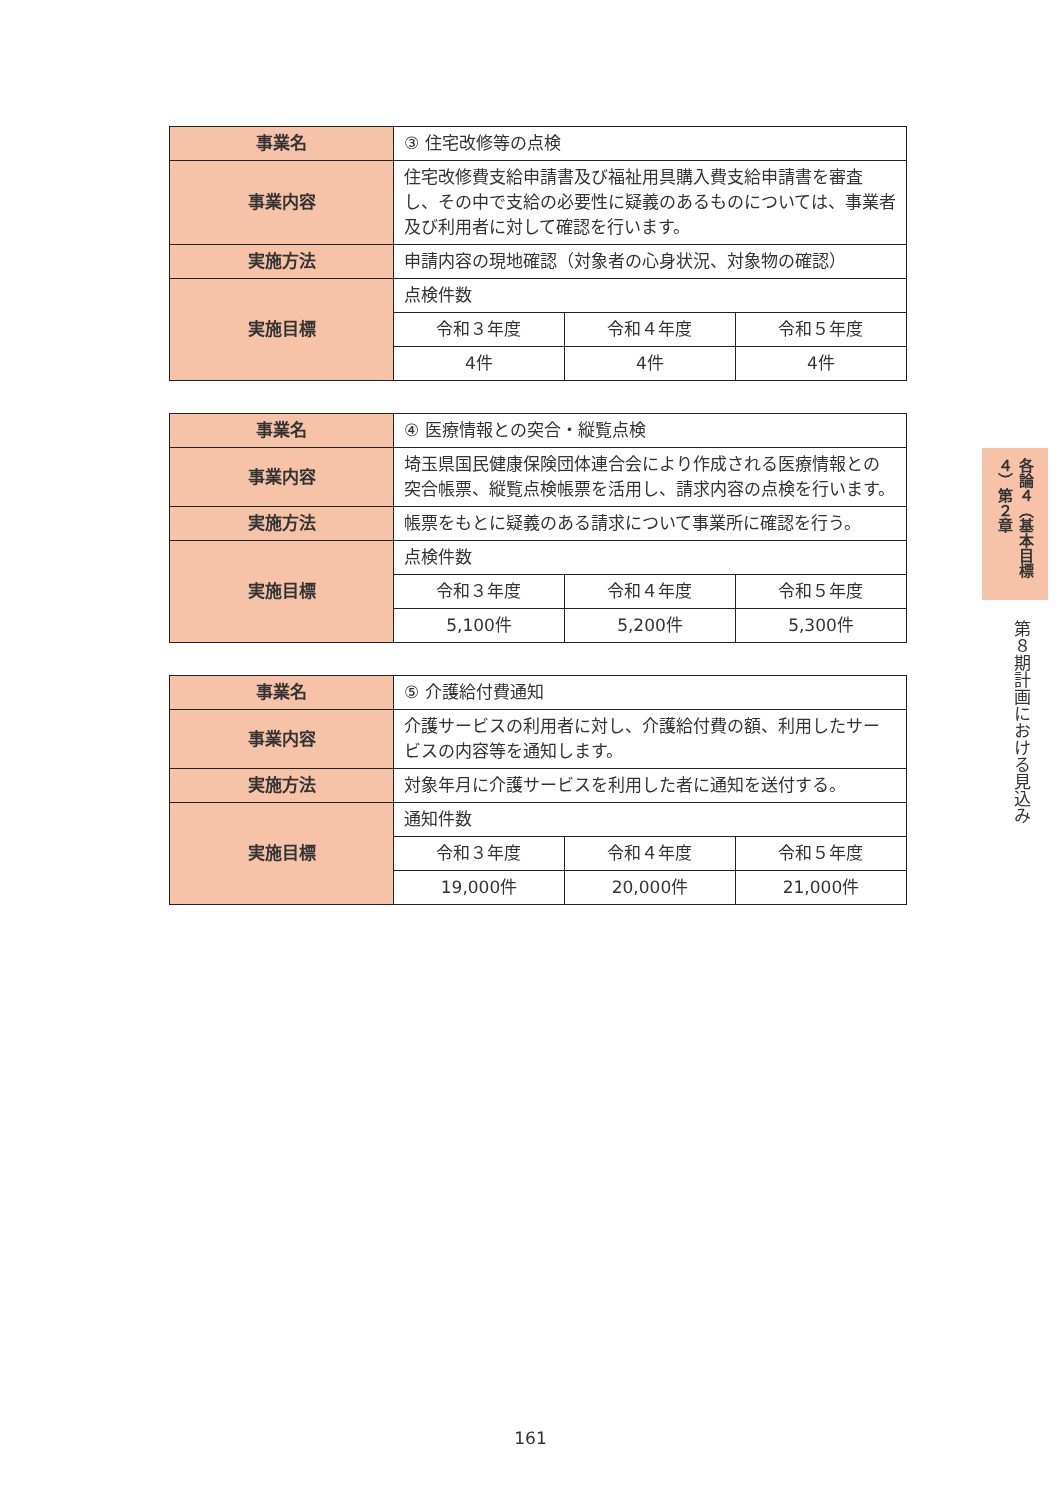| 事業名 | ③ 住宅改修等の点検 | | |
| 事業内容 | 住宅改修費支給申請書及び福祉用具購入費支給申請書を審査し、その中で支給の必要性に疑義のあるものについては、事業者及び利用者に対して確認を行います。 | | |
| 実施方法 | 申請内容の現地確認（対象者の心身状況、対象物の確認） | | |
| 実施目標 | 点検件数 | | |
| | 令和３年度 | 令和４年度 | 令和５年度 |
| | 4件 | 4件 | 4件 |
| 事業名 | ④ 医療情報との突合・縦覧点検 | | |
| 事業内容 | 埼玉県国民健康保険団体連合会により作成される医療情報との突合帳票、縦覧点検帳票を活用し、請求内容の点検を行います。 | | |
| 実施方法 | 帳票をもとに疑義のある請求について事業所に確認を行う。 | | |
| 実施目標 | 点検件数 | | |
| | 令和３年度 | 令和４年度 | 令和５年度 |
| | 5,100件 | 5,200件 | 5,300件 |
| 事業名 | ⑤ 介護給付費通知 | | |
| 事業内容 | 介護サービスの利用者に対し、介護給付費の額、利用したサービスの内容等を通知します。 | | |
| 実施方法 | 対象年月に介護サービスを利用した者に通知を送付する。 | | |
| 実施目標 | 通知件数 | | |
| | 令和３年度 | 令和４年度 | 令和５年度 |
| | 19,000件 | 20,000件 | 21,000件 |
各論４（基本目標４）第２章
第８期計画における見込み
161